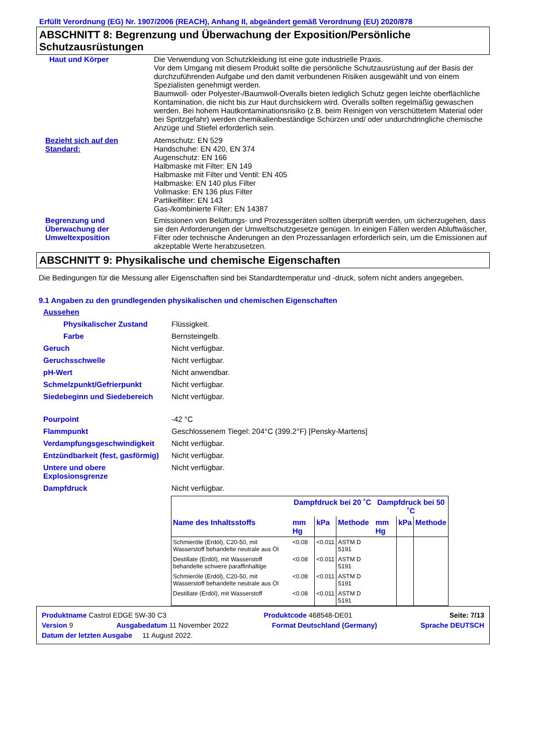Erfüllt Verordnung (EG) Nr. 1907/2006 (REACH), Anhang II, abgeändert gemäß Verordnung (EU) 2020/878
ABSCHNITT 8: Begrenzung und Überwachung der Exposition/Persönliche Schutzausrüstungen
Haut und Körper Die Verwendung von Schutzkleidung ist eine gute industrielle Praxis.
Vor dem Umgang mit diesem Produkt sollte die persönliche Schutzausrüstung auf der Basis der durchzuführenden Aufgabe und den damit verbundenen Risiken ausgewählt und von einem Spezialisten genehmigt werden.
Baumwoll- oder Polyester-/Baumwoll-Overalls bieten lediglich Schutz gegen leichte oberflächliche Kontamination, die nicht bis zur Haut durchsickern wird. Overalls sollten regelmäßig gewaschen werden. Bei hohem Hautkontaminationsrisiko (z.B. beim Reinigen von verschüttetem Material oder bei Spritzgefahr) werden chemikalienbeständige Schürzen und/ oder undurchdringliche chemische Anzüge und Stiefel erforderlich sein.
Bezieht sich auf den Standard:
Atemschutz: EN 529
Handschuhe: EN 420, EN 374
Augenschutz: EN 166
Halbmaske mit Filter: EN 149
Halbmaske mit Filter und Ventil: EN 405
Halbmaske: EN 140 plus Filter
Vollmaske: EN 136 plus Filter
Partikelfilter: EN 143
Gas-/kombinierte Filter: EN 14387
Begrenzung und Überwachung der Umweltexposition
Emissionen von Belüftungs- und Prozessgeräten sollten überprüft werden, um sicherzugehen, dass sie den Anforderungen der Umweltschutzgesetze genügen. In einigen Fällen werden Abluftwäscher, Filter oder technische Änderungen an den Prozessanlagen erforderlich sein, um die Emissionen auf akzeptable Werte herabzusetzen.
ABSCHNITT 9: Physikalische und chemische Eigenschaften
Die Bedingungen für die Messung aller Eigenschaften sind bei Standardtemperatur und -druck, sofern nicht anders angegeben.
9.1 Angaben zu den grundlegenden physikalischen und chemischen Eigenschaften
Aussehen
Physikalischer Zustand Flüssigkeit.
Farbe Bernsteingelb.
Geruch Nicht verfügbar.
Geruchsschwelle Nicht verfügbar.
pH-Wert Nicht anwendbar.
Schmelzpunkt/Gefrierpunkt Nicht verfügbar.
Siedebeginn und Siedebereich Nicht verfügbar.
Pourpoint -42 °C
Flammpunkt Geschlossenem Tiegel: 204°C (399.2°F) [Pensky-Martens]
Verdampfungsgeschwindigkeit Nicht verfügbar.
Entzündbarkeit (fest, gasförmig)
Nicht verfügbar.
Untere und obere Explosionsgrenze
Nicht verfügbar.
Dampfdruck Nicht verfügbar.
| | Dampfdruck bei 20 ˚C | | | Dampfdruck bei 50 ˚C | | |
| --- | --- | --- | --- | --- | --- | --- |
| Name des Inhaltsstoffs | mm Hg | kPa | Methode | mm Hg | kPa | Methode |
| Schmieröle (Erdöl), C20-50, mit Wasserstoff behandelte neutrale aus Öl | <0.08 | <0.011 | ASTM D 5191 | | | |
| Destillate (Erdöl), mit Wasserstoff behandelte schwere paraffinhaltige | <0.08 | <0.011 | ASTM D 5191 | | | |
| Schmieröle (Erdöl), C20-50, mit Wasserstoff behandelte neutrale aus Öl | <0.08 | <0.011 | ASTM D 5191 | | | |
| Destillate (Erdöl), mit Wasserstoff | <0.08 | <0.011 | ASTM D 5191 | | | |
Produktname Castrol EDGE 5W-30 C3 Produktcode 468548-DE01 Seite: 7/13
Version 9 Ausgabedatum 11 November 2022 Format Deutschland (Germany) Sprache DEUTSCH
Datum der letzten Ausgabe 11 August 2022.